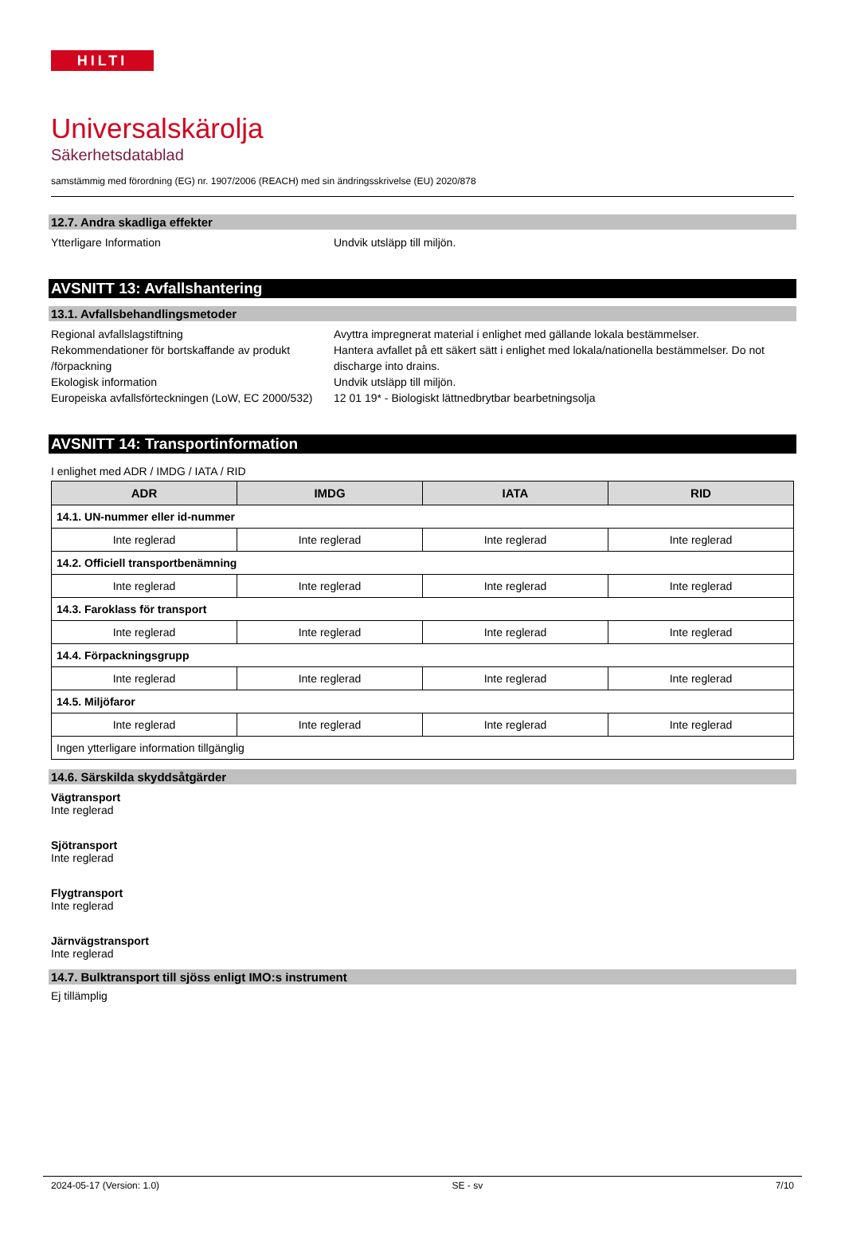HILTI
Universalskärolja
Säkerhetsdatablad
samstämmig med förordning (EG) nr. 1907/2006 (REACH) med sin ändringsskrivelse (EU) 2020/878
12.7. Andra skadliga effekter
Ytterligare Information Undvik utsläpp till miljön.
AVSNITT 13: Avfallshantering
13.1. Avfallsbehandlingsmetoder
Regional avfallslagstiftning Avyttra impregnerat material i enlighet med gällande lokala bestämmelser.
Rekommendationer för bortskaffande av produkt /förpackning
Hantera avfallet på ett säkert sätt i enlighet med lokala/nationella bestämmelser. Do not discharge into drains.
Ekologisk information Undvik utsläpp till miljön.
Europeiska avfallsförteckningen (LoW, EC 2000/532)
12 01 19* - Biologiskt lättnedbrytbar bearbetningsolja
AVSNITT 14: Transportinformation
I enlighet med ADR / IMDG / IATA / RID
| ADR | IMDG | IATA | RID |
| --- | --- | --- | --- |
| 14.1. UN-nummer eller id-nummer | | | |
| Inte reglerad | Inte reglerad | Inte reglerad | Inte reglerad |
| 14.2. Officiell transportbenämning | | | |
| Inte reglerad | Inte reglerad | Inte reglerad | Inte reglerad |
| 14.3. Faroklass för transport | | | |
| Inte reglerad | Inte reglerad | Inte reglerad | Inte reglerad |
| 14.4. Förpackningsgrupp | | | |
| Inte reglerad | Inte reglerad | Inte reglerad | Inte reglerad |
| 14.5. Miljöfaror | | | |
| Inte reglerad | Inte reglerad | Inte reglerad | Inte reglerad |
| Ingen ytterligare information tillgänglig | | | |
14.6. Särskilda skyddsåtgärder
Vägtransport
Inte reglerad
Sjötransport
Inte reglerad
Flygtransport
Inte reglerad
Järnvägstransport
Inte reglerad
14.7. Bulktransport till sjöss enligt IMO:s instrument
Ej tillämplig
2024-05-17 (Version: 1.0) SE - sv 7/10